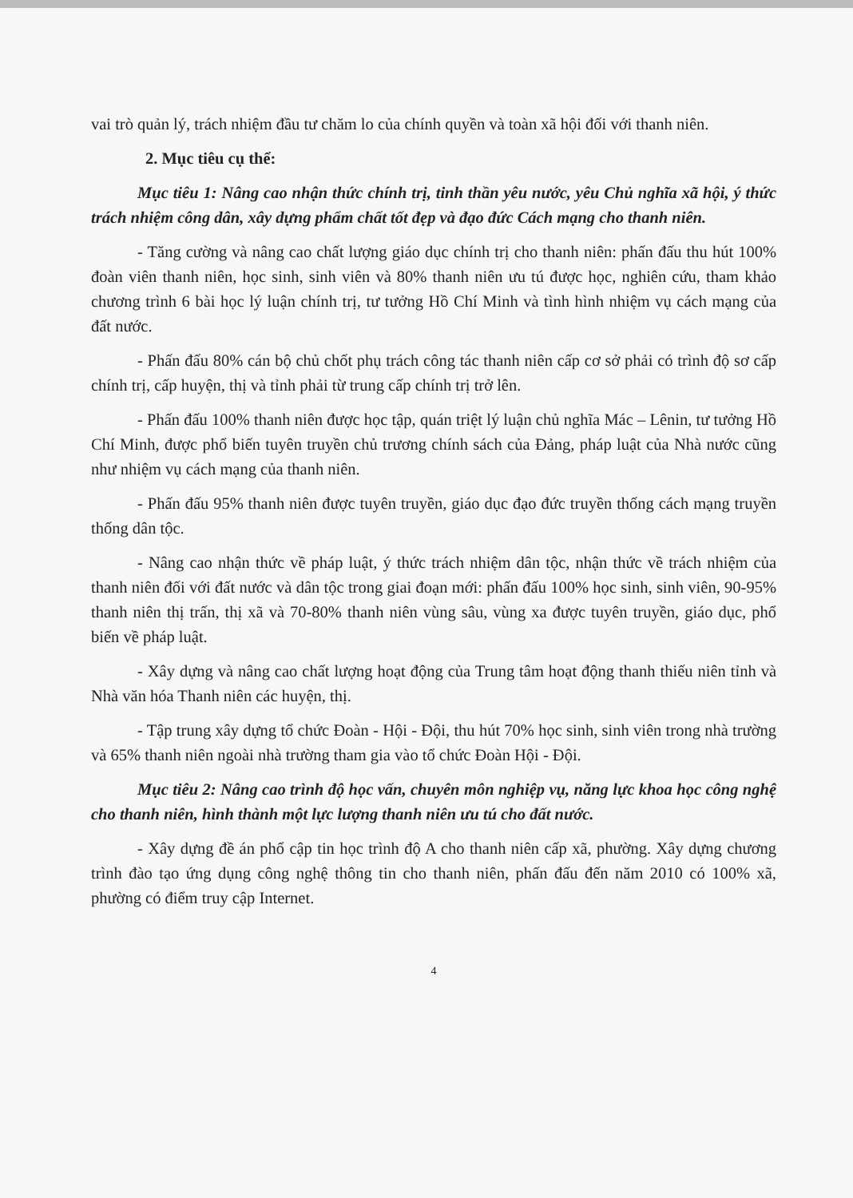vai trò quản lý, trách nhiệm đầu tư chăm lo của chính quyền và toàn xã hội đối với thanh niên.
2. Mục tiêu cụ thể:
Mục tiêu 1: Nâng cao nhận thức chính trị, tinh thần yêu nước, yêu Chủ nghĩa xã hội, ý thức trách nhiệm công dân, xây dựng phẩm chất tốt đẹp và đạo đức Cách mạng cho thanh niên.
- Tăng cường và nâng cao chất lượng giáo dục chính trị cho thanh niên: phấn đấu thu hút 100% đoàn viên thanh niên, học sinh, sinh viên và 80% thanh niên ưu tú được học, nghiên cứu, tham khảo chương trình 6 bài học lý luận chính trị, tư tưởng Hồ Chí Minh và tình hình nhiệm vụ cách mạng của đất nước.
- Phấn đấu 80% cán bộ chủ chốt phụ trách công tác thanh niên cấp cơ sở phải có trình độ sơ cấp chính trị, cấp huyện, thị và tỉnh phải từ trung cấp chính trị trở lên.
- Phấn đấu 100% thanh niên được học tập, quán triệt lý luận chủ nghĩa Mác – Lênin, tư tưởng Hồ Chí Minh, được phổ biến tuyên truyền chủ trương chính sách của Đảng, pháp luật của Nhà nước cũng như nhiệm vụ cách mạng của thanh niên.
- Phấn đấu 95% thanh niên được tuyên truyền, giáo dục đạo đức truyền thống cách mạng truyền thống dân tộc.
- Nâng cao nhận thức về pháp luật, ý thức trách nhiệm dân tộc, nhận thức về trách nhiệm của thanh niên đối với đất nước và dân tộc trong giai đoạn mới: phấn đấu 100% học sinh, sinh viên, 90-95% thanh niên thị trấn, thị xã và 70-80% thanh niên vùng sâu, vùng xa được tuyên truyền, giáo dục, phổ biến về pháp luật.
- Xây dựng và nâng cao chất lượng hoạt động của Trung tâm hoạt động thanh thiếu niên tỉnh và Nhà văn hóa Thanh niên các huyện, thị.
- Tập trung xây dựng tổ chức Đoàn - Hội - Đội, thu hút 70% học sinh, sinh viên trong nhà trường và 65% thanh niên ngoài nhà trường tham gia vào tổ chức Đoàn Hội - Đội.
Mục tiêu 2: Nâng cao trình độ học vấn, chuyên môn nghiệp vụ, năng lực khoa học công nghệ cho thanh niên, hình thành một lực lượng thanh niên ưu tú cho đất nước.
- Xây dựng đề án phổ cập tin học trình độ A cho thanh niên cấp xã, phường. Xây dựng chương trình đào tạo ứng dụng công nghệ thông tin cho thanh niên, phấn đấu đến năm 2010 có 100% xã, phường có điểm truy cập Internet.
4